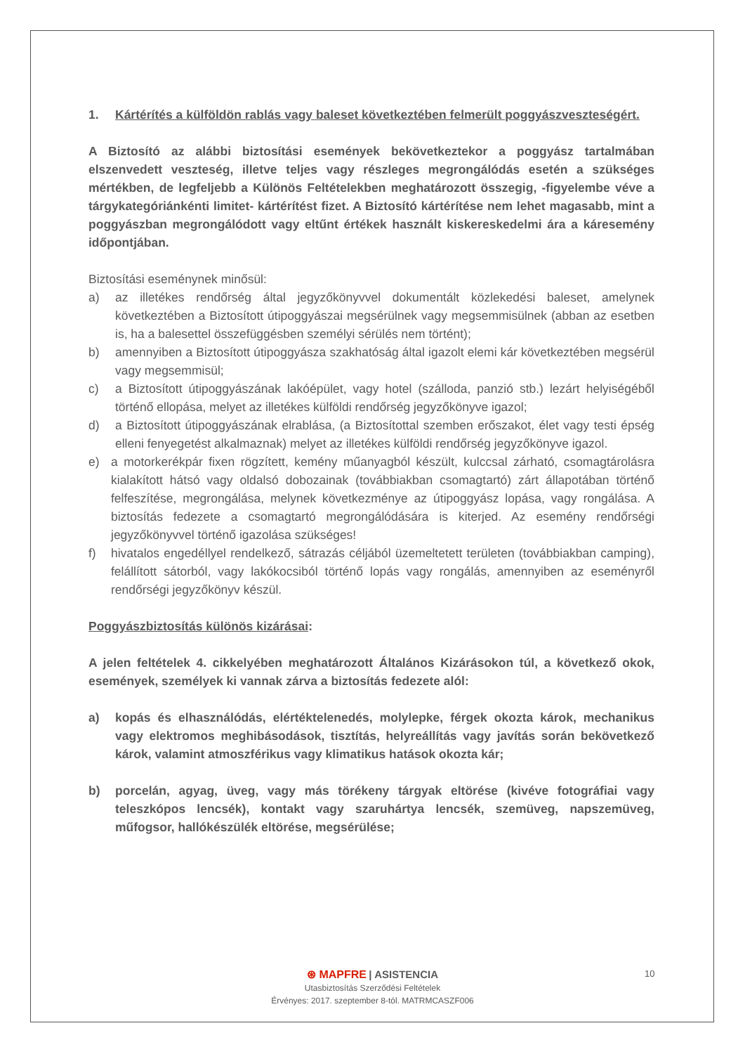1. Kártérítés a külföldön rablás vagy baleset következtében felmerült poggyászveszteségért.
A Biztosító az alábbi biztosítási események bekövetkeztekor a poggyász tartalmában elszenvedett veszteség, illetve teljes vagy részleges megrongálódás esetén a szükséges mértékben, de legfeljebb a Különös Feltételekben meghatározott összegig, -figyelembe véve a tárgykategóriánkénti limitet- kártérítést fizet. A Biztosító kártérítése nem lehet magasabb, mint a poggyászban megrongálódott vagy eltűnt értékek használt kiskereskedelmi ára a káresemény időpontjában.
Biztosítási eseménynek minősül:
a) az illetékes rendőrség által jegyzőkönyvvel dokumentált közlekedési baleset, amelynek következtében a Biztosított útipoggyászai megsérülnek vagy megsemmisülnek (abban az esetben is, ha a balesettel összefüggésben személyi sérülés nem történt);
b) amennyiben a Biztosított útipoggyásza szakhatóság által igazolt elemi kár következtében megsérül vagy megsemmisül;
c) a Biztosított útipoggyászának lakóépület, vagy hotel (szálloda, panzió stb.) lezárt helyiségéből történő ellopása, melyet az illetékes külföldi rendőrség jegyzőkönyve igazol;
d) a Biztosított útipoggyászának elrablása, (a Biztosítottal szemben erőszakot, élet vagy testi épség elleni fenyegetést alkalmaznak) melyet az illetékes külföldi rendőrség jegyzőkönyve igazol.
e) a motorkerékpár fixen rögzített, kemény műanyagból készült, kulccsal zárható, csomagtárolásra kialakított hátsó vagy oldalsó dobozainak (továbbiakban csomagtartó) zárt állapotában történő felfeszítése, megrongálása, melynek következménye az útipoggyász lopása, vagy rongálása. A biztosítás fedezete a csomagtartó megrongálódására is kiterjed. Az esemény rendőrségi jegyzőkönyvvel történő igazolása szükséges!
f) hivatalos engedéllyel rendelkező, sátrazás céljából üzemeltetett területen (továbbiakban camping), felállított sátorból, vagy lakókocsiból történő lopás vagy rongálás, amennyiben az eseményről rendőrségi jegyzőkönyv készül.
Poggyászbiztosítás különös kizárásai:
A jelen feltételek 4. cikkelyében meghatározott Általános Kizárásokon túl, a következő okok, események, személyek ki vannak zárva a biztosítás fedezete alól:
a) kopás és elhasználódás, elértéktelenedés, molylepke, férgek okozta károk, mechanikus vagy elektromos meghibásodások, tisztítás, helyreállítás vagy javítás során bekövetkező károk, valamint atmoszférikus vagy klimatikus hatások okozta kár;
b) porcelán, agyag, üveg, vagy más törékeny tárgyak eltörése (kivéve fotográfiai vagy teleszkópos lencsék), kontakt vagy szaruhártya lencsék, szemüveg, napszemüveg, műfogsor, hallókészülék eltörése, megsérülése;
⊛ MAPFRE | ASISTENCIA
Utasbiztosítás Szerződési Feltételek
Érvényes: 2017. szeptember 8-tól. MATRMCASZF006
10